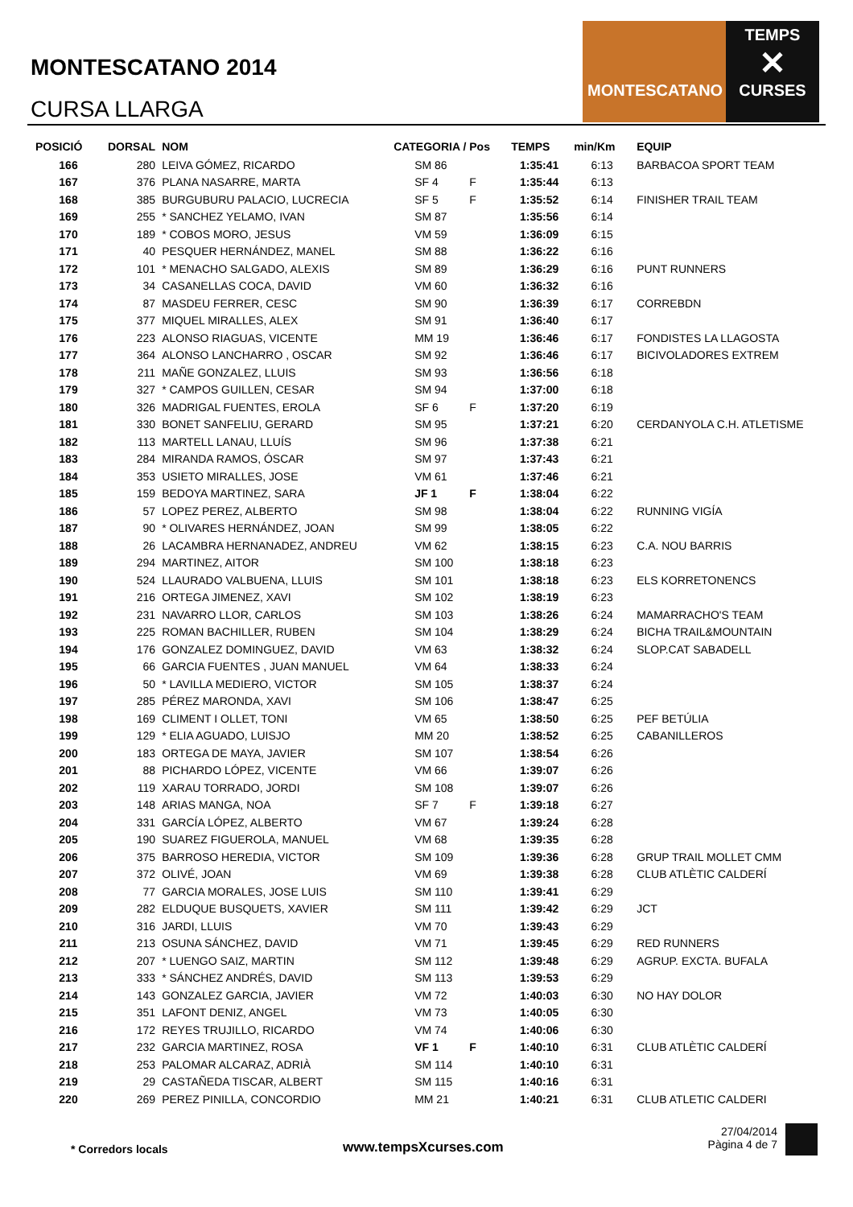MONTESCATANO 2014
CURSA LLARGA
MONTESCATANO
TEMPS
✕
CURSES
| POSICIÓ | DORSAL | NOM | CATEGORIA / Pos | | TEMPS | min/Km | EQUIP |
| --- | --- | --- | --- | --- | --- | --- | --- |
| 166 | 280 | LEIVA GÓMEZ, RICARDO | SM 86 | | 1:35:41 | 6:13 | BARBACOA SPORT TEAM |
| 167 | 376 | PLANA NASARRE, MARTA | SF 4 | F | 1:35:44 | 6:13 | |
| 168 | 385 | BURGUBURU PALACIO, LUCRECIA | SF 5 | F | 1:35:52 | 6:14 | FINISHER TRAIL TEAM |
| 169 | 255 | * SANCHEZ YELAMO, IVAN | SM 87 | | 1:35:56 | 6:14 | |
| 170 | 189 | * COBOS MORO, JESUS | VM 59 | | 1:36:09 | 6:15 | |
| 171 | 40 | PESQUER HERNÁNDEZ, MANEL | SM 88 | | 1:36:22 | 6:16 | |
| 172 | 101 | * MENACHO SALGADO, ALEXIS | SM 89 | | 1:36:29 | 6:16 | PUNT RUNNERS |
| 173 | 34 | CASANELLAS COCA, DAVID | VM 60 | | 1:36:32 | 6:16 | |
| 174 | 87 | MASDEU FERRER, CESC | SM 90 | | 1:36:39 | 6:17 | CORREBDN |
| 175 | 377 | MIQUEL MIRALLES, ALEX | SM 91 | | 1:36:40 | 6:17 | |
| 176 | 223 | ALONSO RIAGUAS, VICENTE | MM 19 | | 1:36:46 | 6:17 | FONDISTES LA LLAGOSTA |
| 177 | 364 | ALONSO LANCHARRO , OSCAR | SM 92 | | 1:36:46 | 6:17 | BICIVOLADORES EXTREM |
| 178 | 211 | MAÑE GONZALEZ, LLUIS | SM 93 | | 1:36:56 | 6:18 | |
| 179 | 327 | * CAMPOS GUILLEN, CESAR | SM 94 | | 1:37:00 | 6:18 | |
| 180 | 326 | MADRIGAL FUENTES, EROLA | SF 6 | F | 1:37:20 | 6:19 | |
| 181 | 330 | BONET SANFELIU, GERARD | SM 95 | | 1:37:21 | 6:20 | CERDANYOLA C.H. ATLETISME |
| 182 | 113 | MARTELL LANAU, LLUÍS | SM 96 | | 1:37:38 | 6:21 | |
| 183 | 284 | MIRANDA RAMOS, ÓSCAR | SM 97 | | 1:37:43 | 6:21 | |
| 184 | 353 | USIETO MIRALLES, JOSE | VM 61 | | 1:37:46 | 6:21 | |
| 185 | 159 | BEDOYA MARTINEZ, SARA | JF 1 | F | 1:38:04 | 6:22 | |
| 186 | 57 | LOPEZ PEREZ, ALBERTO | SM 98 | | 1:38:04 | 6:22 | RUNNING VIGÍA |
| 187 | 90 | * OLIVARES HERNÁNDEZ, JOAN | SM 99 | | 1:38:05 | 6:22 | |
| 188 | 26 | LACAMBRA HERNANADEZ, ANDREU | VM 62 | | 1:38:15 | 6:23 | C.A. NOU BARRIS |
| 189 | 294 | MARTINEZ, AITOR | SM 100 | | 1:38:18 | 6:23 | |
| 190 | 524 | LLAURADO VALBUENA, LLUIS | SM 101 | | 1:38:18 | 6:23 | ELS KORRETONENCS |
| 191 | 216 | ORTEGA JIMENEZ, XAVI | SM 102 | | 1:38:19 | 6:23 | |
| 192 | 231 | NAVARRO LLOR, CARLOS | SM 103 | | 1:38:26 | 6:24 | MAMARRACHO'S TEAM |
| 193 | 225 | ROMAN BACHILLER, RUBEN | SM 104 | | 1:38:29 | 6:24 | BICHA TRAIL&MOUNTAIN |
| 194 | 176 | GONZALEZ DOMINGUEZ, DAVID | VM 63 | | 1:38:32 | 6:24 | SLOP.CAT SABADELL |
| 195 | 66 | GARCIA FUENTES , JUAN MANUEL | VM 64 | | 1:38:33 | 6:24 | |
| 196 | 50 | * LAVILLA MEDIERO, VICTOR | SM 105 | | 1:38:37 | 6:24 | |
| 197 | 285 | PÉREZ MARONDA, XAVI | SM 106 | | 1:38:47 | 6:25 | |
| 198 | 169 | CLIMENT I OLLET, TONI | VM 65 | | 1:38:50 | 6:25 | PEF BETÚLIA |
| 199 | 129 | * ELIA AGUADO, LUISJO | MM 20 | | 1:38:52 | 6:25 | CABANILLEROS |
| 200 | 183 | ORTEGA DE MAYA, JAVIER | SM 107 | | 1:38:54 | 6:26 | |
| 201 | 88 | PICHARDO LÓPEZ, VICENTE | VM 66 | | 1:39:07 | 6:26 | |
| 202 | 119 | XARAU TORRADO, JORDI | SM 108 | | 1:39:07 | 6:26 | |
| 203 | 148 | ARIAS MANGA, NOA | SF 7 | F | 1:39:18 | 6:27 | |
| 204 | 331 | GARCÍA LÓPEZ, ALBERTO | VM 67 | | 1:39:24 | 6:28 | |
| 205 | 190 | SUAREZ FIGUEROLA, MANUEL | VM 68 | | 1:39:35 | 6:28 | |
| 206 | 375 | BARROSO HEREDIA, VICTOR | SM 109 | | 1:39:36 | 6:28 | GRUP TRAIL MOLLET CMM |
| 207 | 372 | OLIVÉ, JOAN | VM 69 | | 1:39:38 | 6:28 | CLUB ATLÈTIC CALDERÍ |
| 208 | 77 | GARCIA MORALES, JOSE LUIS | SM 110 | | 1:39:41 | 6:29 | |
| 209 | 282 | ELDUQUE BUSQUETS, XAVIER | SM 111 | | 1:39:42 | 6:29 | JCT |
| 210 | 316 | JARDI, LLUIS | VM 70 | | 1:39:43 | 6:29 | |
| 211 | 213 | OSUNA SÁNCHEZ, DAVID | VM 71 | | 1:39:45 | 6:29 | RED RUNNERS |
| 212 | 207 | * LUENGO SAIZ, MARTIN | SM 112 | | 1:39:48 | 6:29 | AGRUP. EXCTA. BUFALA |
| 213 | 333 | * SÁNCHEZ ANDRÉS, DAVID | SM 113 | | 1:39:53 | 6:29 | |
| 214 | 143 | GONZALEZ GARCIA, JAVIER | VM 72 | | 1:40:03 | 6:30 | NO HAY DOLOR |
| 215 | 351 | LAFONT DENIZ, ANGEL | VM 73 | | 1:40:05 | 6:30 | |
| 216 | 172 | REYES TRUJILLO, RICARDO | VM 74 | | 1:40:06 | 6:30 | |
| 217 | 232 | GARCIA MARTINEZ, ROSA | VF 1 | F | 1:40:10 | 6:31 | CLUB ATLÈTIC CALDERÍ |
| 218 | 253 | PALOMAR ALCARAZ, ADRIÀ | SM 114 | | 1:40:10 | 6:31 | |
| 219 | 29 | CASTAÑEDA TISCAR, ALBERT | SM 115 | | 1:40:16 | 6:31 | |
| 220 | 269 | PEREZ PINILLA, CONCORDIO | MM 21 | | 1:40:21 | 6:31 | CLUB ATLETIC CALDERI |
* Corredors locals www.tempsXcurses.com
27/04/2014
Pàgina 4 de 7